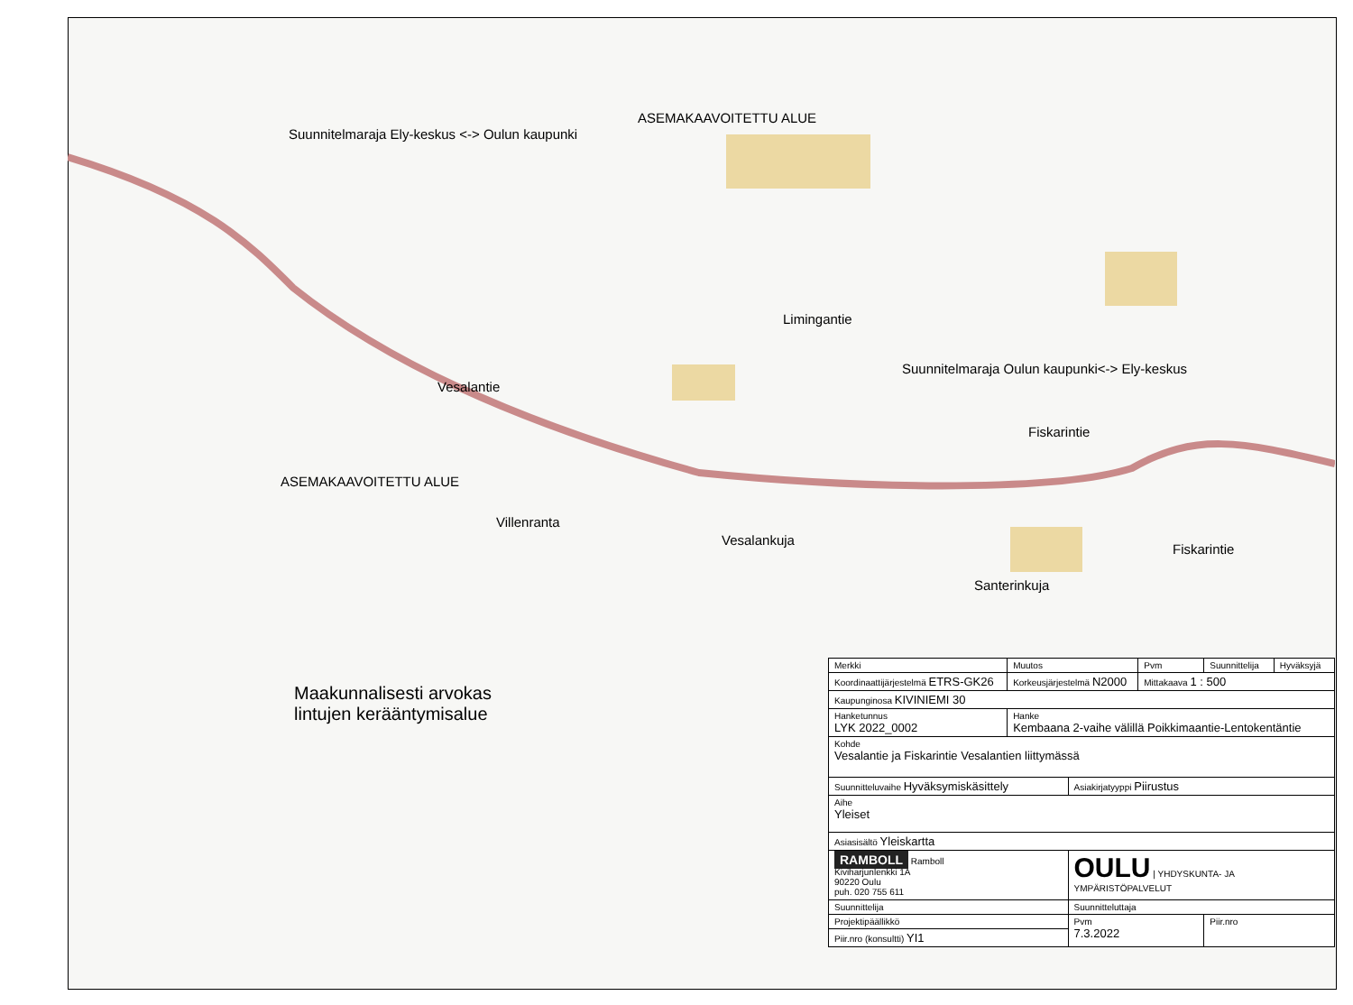ASEMAKAAVOITETTU ALUE
ASEMAKAAVOITETTU ALUE
Suunnitelmaraja Ely-keskus <-> Oulun kaupunki
Limingantie
Vesalantie
Suunnitelmaraja Oulun kaupunki<-> Ely-keskus
Fiskarintie
Villenranta
Vesalankuja
Santerinkuja
Fiskarintie
Maakunnalisesti arvokas
lintujen kerääntymisalue
| Merkki | Muutos | | Pvm | Suunnittelija | Hyväksyjä |
| Koordinaattijärjestelmä ETRS-GK26 | Korkeusjärjestelmä N2000 | | Mittakaava 1 : 500 | | |
| Kaupunginosa KIVINIEMI 30 | | | | | |
| Hanketunnus LYK 2022_0002 | Hanke Kembaana 2-vaihe välillä Poikkimaantie-Lentokentäntie | | | | |
| Kohde Vesalantie ja Fiskarintie Vesalantien liittymässä | | | | | |
| Suunnitteluvaihe Hyväksymiskäsittely | | Asiakirjatyyppi Piirustus | | | |
| Aihe Yleiset | | | | | |
| Asiasisältö Yleiskartta | | | | | |
| RAMBOLL Ramboll Kiviharjunlenkki 1A 90220 Oulu puh. 020 755 611 | | OULU / YHDYSKUNTA- JA YMPÄRISTÖPALVELUT | | | |
| Suunnittelija | | Suunnitteluttaja | | | |
| Projektipäällikkö | | Pvm 7.3.2022 | | Piir.nro | |
| Piir.nro (konsultti) YI1 | | | | | |